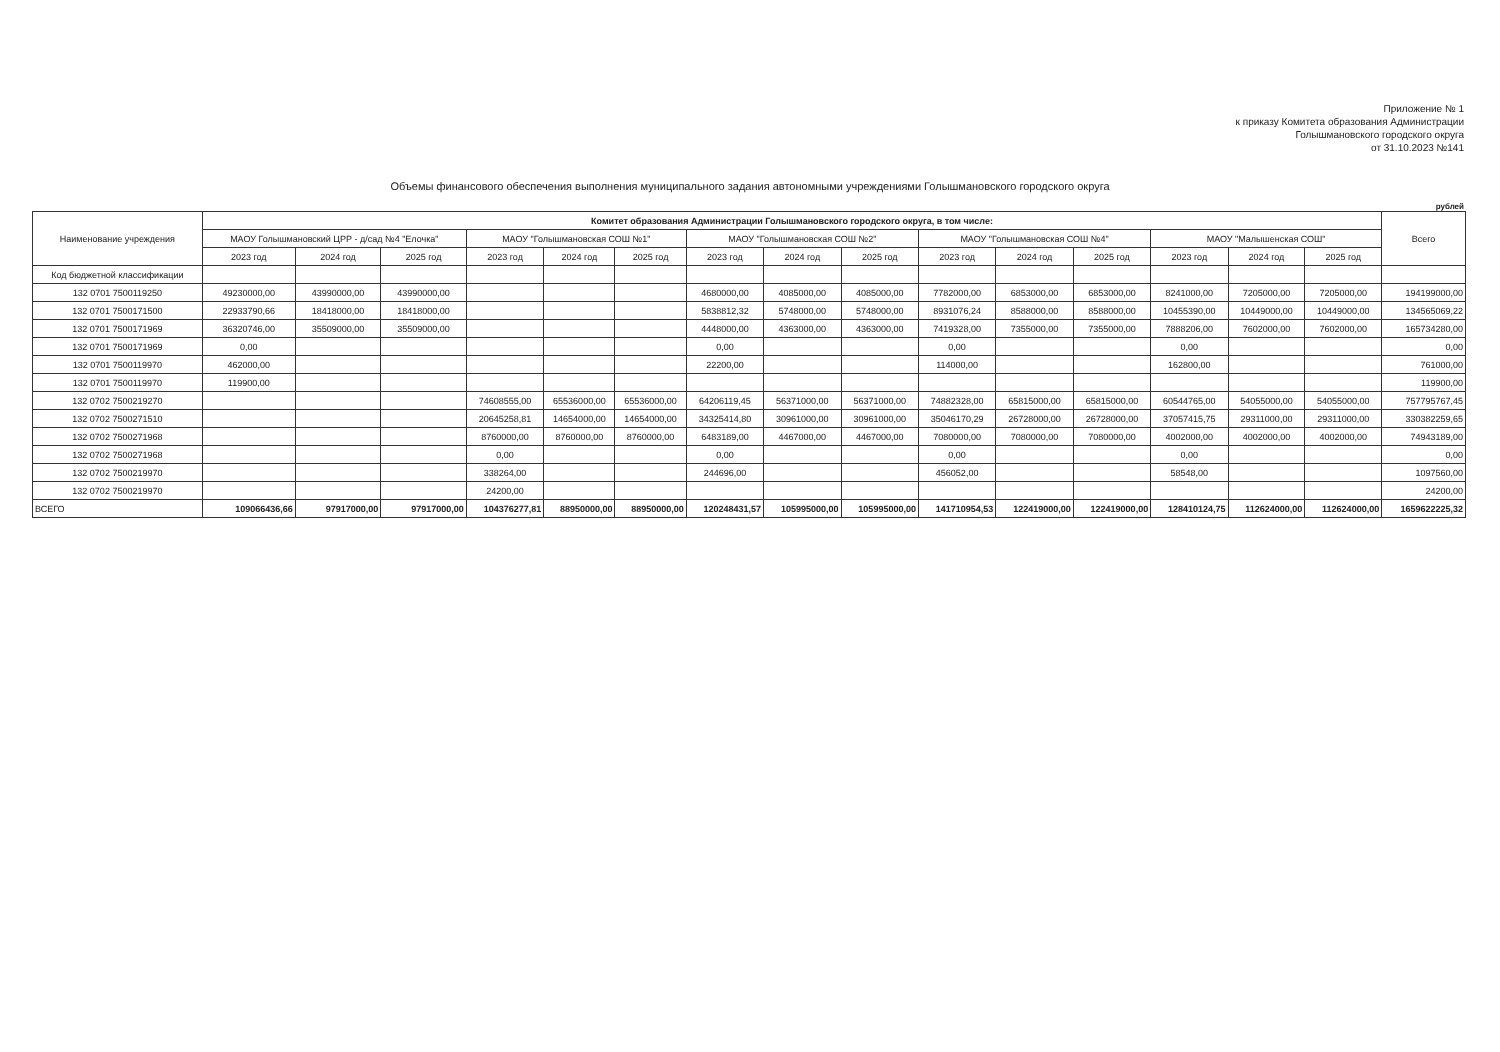Приложение № 1
к приказу Комитета образования Администрации
Голышмановского городского округа
от 31.10.2023 №141
Объемы финансового обеспечения выполнения муниципального задания автономными учреждениями Голышмановского городского округа
рублей
| Наименование учреждения | Комитет образования Администрации Голышмановского городского округа, в том числе: | | | | | | | | | | | | | | | Всего |
| --- | --- | --- | --- | --- | --- | --- | --- | --- | --- | --- | --- | --- | --- | --- | --- | --- |
| | МАОУ Голышмановский ЦРР - д/сад №4 "Елочка" | | | МАОУ "Голышмановская СОШ №1" | | | МАОУ "Голышмановская СОШ №2" | | | МАОУ "Голышмановская СОШ №4" | | | МАОУ "Малышенская СОШ" | | | |
| | 2023 год | 2024 год | 2025 год | 2023 год | 2024 год | 2025 год | 2023 год | 2024 год | 2025 год | 2023 год | 2024 год | 2025 год | 2023 год | 2024 год | 2025 год | |
| Код бюджетной классификации | | | | | | | | | | | | | | | | |
| 132 0701 7500119250 | 49230000,00 | 43990000,00 | 43990000,00 | | | | 4680000,00 | 4085000,00 | 4085000,00 | 7782000,00 | 6853000,00 | 6853000,00 | 8241000,00 | 7205000,00 | 7205000,00 | 194199000,00 |
| 132 0701 7500171500 | 22933790,66 | 18418000,00 | 18418000,00 | | | | 5838812,32 | 5748000,00 | 5748000,00 | 8931076,24 | 8588000,00 | 8588000,00 | 10455390,00 | 10449000,00 | 10449000,00 | 134565069,22 |
| 132 0701 7500171969 | 36320746,00 | 35509000,00 | 35509000,00 | | | | 4448000,00 | 4363000,00 | 4363000,00 | 7419328,00 | 7355000,00 | 7355000,00 | 7888206,00 | 7602000,00 | 7602000,00 | 165734280,00 |
| 132 0701 7500171969 | 0,00 | | | | | | 0,00 | | | 0,00 | | | 0,00 | | | 0,00 |
| 132 0701 7500119970 | 462000,00 | | | | | | 22200,00 | | | 114000,00 | | | 162800,00 | | | 761000,00 |
| 132 0701 7500119970 | 119900,00 | | | | | | | | | | | | | | | 119900,00 |
| 132 0702 7500219270 | | | | 74608555,00 | 65536000,00 | 65536000,00 | 64206119,45 | 56371000,00 | 56371000,00 | 74882328,00 | 65815000,00 | 65815000,00 | 60544765,00 | 54055000,00 | 54055000,00 | 757795767,45 |
| 132 0702 7500271510 | | | | 20645258,81 | 14654000,00 | 14654000,00 | 34325414,80 | 30961000,00 | 30961000,00 | 35046170,29 | 26728000,00 | 26728000,00 | 37057415,75 | 29311000,00 | 29311000,00 | 330382259,65 |
| 132 0702 7500271968 | | | | 8760000,00 | 8760000,00 | 8760000,00 | 6483189,00 | 4467000,00 | 4467000,00 | 7080000,00 | 7080000,00 | 7080000,00 | 4002000,00 | 4002000,00 | 4002000,00 | 74943189,00 |
| 132 0702 7500271968 | | | | 0,00 | | | 0,00 | | | 0,00 | | | 0,00 | | | 0,00 |
| 132 0702 7500219970 | | | | 338264,00 | | | 244696,00 | | | 456052,00 | | | 58548,00 | | | 1097560,00 |
| 132 0702 7500219970 | | | | 24200,00 | | | | | | | | | | | | 24200,00 |
| ВСЕГО | 109066436,66 | 97917000,00 | 97917000,00 | 104376277,81 | 88950000,00 | 88950000,00 | 120248431,57 | 105995000,00 | 105995000,00 | 141710954,53 | 122419000,00 | 122419000,00 | 128410124,75 | 112624000,00 | 112624000,00 | 1659622225,32 |